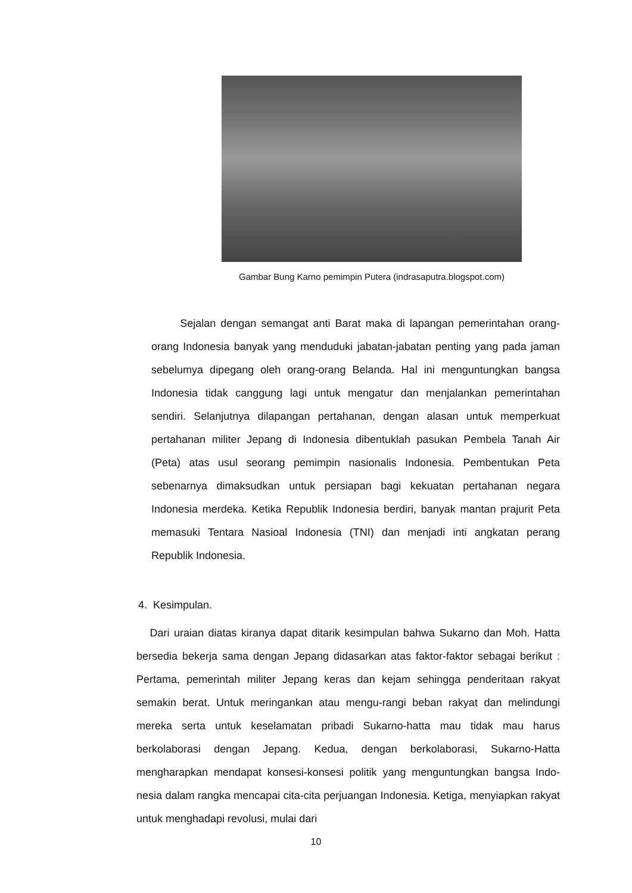Gambar Bung Karno pemimpin Putera (indrasaputra.blogspot.com)
Sejalan dengan semangat anti Barat maka di lapangan pemerintahan orang-orang Indonesia banyak yang menduduki jabatan-jabatan penting yang pada jaman sebelumya dipegang oleh orang-orang Belanda. Hal ini menguntungkan bangsa Indonesia tidak canggung lagi untuk mengatur dan menjalankan pemerintahan sendiri. Selanjutnya dilapangan pertahanan, dengan alasan untuk memperkuat pertahanan militer Jepang di Indonesia dibentuklah pasukan Pembela Tanah Air (Peta) atas usul seorang pemimpin nasionalis Indonesia. Pembentukan Peta sebenarnya dimaksudkan untuk persiapan bagi kekuatan pertahanan negara Indonesia merdeka. Ketika Republik Indonesia berdiri, banyak mantan prajurit Peta memasuki Tentara Nasioal Indonesia (TNI) dan menjadi inti angkatan perang Republik Indonesia.
4. Kesimpulan.
Dari uraian diatas kiranya dapat ditarik kesimpulan bahwa Sukarno dan Moh. Hatta bersedia bekerja sama dengan Jepang didasarkan atas faktor-faktor sebagai berikut : Pertama, pemerintah militer Jepang keras dan kejam sehingga penderitaan rakyat semakin berat. Untuk meringankan atau mengu-rangi beban rakyat dan melindungi mereka serta untuk keselamatan pribadi Sukarno-hatta mau tidak mau harus berkolaborasi dengan Jepang. Kedua, dengan berkolaborasi, Sukarno-Hatta mengharapkan mendapat konsesi-konsesi politik yang menguntungkan bangsa Indo-nesia dalam rangka mencapai cita-cita perjuangan Indonesia. Ketiga, menyiapkan rakyat untuk menghadapi revolusi, mulai dari
10